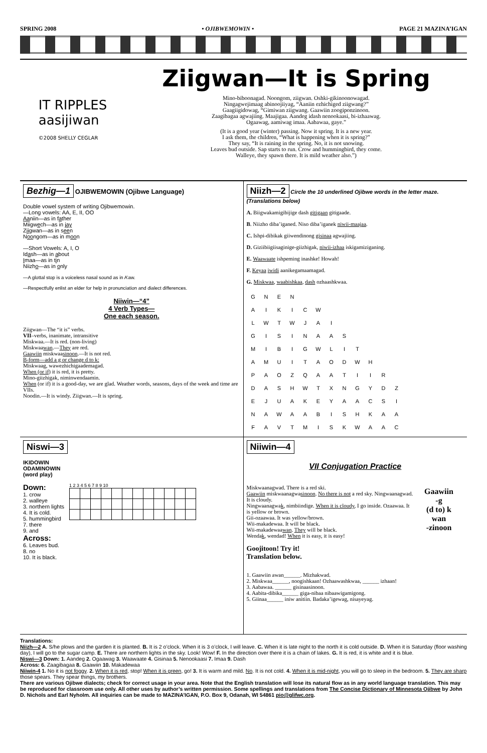SPRING 2008 • OJIBWEMOWIN • PAGE 21 MAZINA’IGAN
IT RIPPLES
aasijiwan
©2008 SHELLY CEGLAR
Ziigwan—It is Spring
Mino-biboonagad. Noongom, ziigwan. Oshki-gikinoonowagad.
Ningagwejimaag abinoojiiyag, “Aaniin ezhichiged ziigwang?”
Gaagiigidowag, “Gimiwan ziigwang. Gaawiin zoogiponzinoon.
Zaagibagaa agwajiing. Maajigaa. Aandeg idash nenookaasi, bi-izhaawag.
Ogaawag, aamiwag imaa. Aabawaa, gaye.”
(It is a good year (winter) passing. Now it spring. It is a new year.
I ask them, the children, “What is happening when it is spring?”
They say, “It is raining in the spring. No, it is not snowing.
Leaves bud outside. Sap starts to run. Crow and hummingbird, they come.
Walleye, they spawn there. It is mild weather also.”)
Bezhig—1 OJIBWEMOWIN (Ojibwe Language)
Double vowel system of writing Ojibwemowin.
—Long vowels: AA, E, II, OO
Aaniin—as in father
Miigwech—as in jay
Ziigwan—as in seen
Noongom—as in moon
—Short Vowels: A, I, O
Idash—as in about
Imaa—as in tin
Niizho—as in only
—A glottal stop is a voiceless nasal sound as in A’aw.
—Respectfully enlist an elder for help in pronunciation and dialect differences.
Niiwin—“4”
4 Verb Types—
One each season.
Ziigwan—The “it is” verbs.
VII–verbs, inanimate, intransitive
Miskwaa.—It is red. (non-living)
Miskwaawan.—They are red.
Gaawiin miskwaasinoon.—It is not red.
B-form—add a g or change d to k:
Miskwaag, wawezhichigaademagad.
When (or if) it is red, it is pretty.
Mino-giizhigak, niminwendaamin.
When (or if) it is a good-day, we are glad. Weather words, seasons, days of the week and time are VIIs.
Noodin.—It is windy. Ziigwan.—It is spring.
Niizh—2 Circle the 10 underlined Ojibwe words in the letter maze. (Translations below)
A. Biigwakamigibijige dash gitigaan gitigaade.
B. Niizho diba’iganed. Niso diba’iganek niwii-maajaa.
C. Ishpi-dibikak giiwendinong gisinaa agwajiing.
D. Giziibiigiisaginige-giizhigak, niwii-izhaa iskigamiziganing.
E. Waawaate ishpeming inashke! Howah!
F. Keyaa iwidi aanikegamaamagad.
G. Miskwaa, waabishkaa, dash ozhaashkwaa.
| G | N | E | N | | | | | | | | |
| A | I | K | I | C | W | | | | | | |
| L | W | T | W | J | A | I | | | | | |
| G | I | S | I | N | A | A | S | | | | |
| M | I | B | I | G | W | L | I | T | | | |
| A | M | U | I | T | A | O | D | W | H | | |
| P | A | O | Z | Q | A | A | T | I | I | R | |
| D | A | S | H | W | T | X | N | G | Y | D | Z |
| E | J | U | A | K | E | Y | A | A | C | S | I |
| N | A | W | A | A | B | I | S | H | K | A | A |
| F | A | V | T | M | I | S | K | W | A | A | C |
Niswi—3
IKIDOWIN
ODAMINOWIN
(word play)
Down:
1. crow
2. walleye
3. northern lights
4. It is cold.
5. hummingbird
7. there
9. and
Across:
6. Leaves bud.
8. no
10. It is black.
1 2 3 4 5 6 7 8 9 10
Niiwin—4
VII Conjugation Practice
Miskwaanagwad. There is a red ski.
Gaawiin miskwaanagwasinoon. No there is not a red sky. Ningwaanagwad. It is cloudy.
Ningwaanagwak, nimbiindige. When it is cloudy, I go inside. Ozaawaa. It is yellow or brown.
Gii-ozaawaa. It was yellow/brown.
Wii-makadewaa. It will be black.
Wii-makadewaawan. They will be black.
Wendak, wendad! When it is easy, it is easy!
Goojitoon! Try it!
Translation below.
Gaawiin
-g
(d to) k
wan
-zinoon
1. Gaawiin awan______. Mizhakwad.
2. Miskwaa______, noogishkaan! Ozhaawashkwaa, ______ izhaan!
3. Aabawaa. ______ gisinaasinoon.
4. Aabita-dibika______ giga-nibaa nibaawigamigong.
5. Giinaa______ iniw anitiin. Badaka’igewag, nisayeyag.
Translations:
Niizh—2 A. S/he plows and the garden it is planted. B. It is 2 o’clock. When it is 3 o’clock, I will leave. C. When it is late night to the north it is cold outside. D. When it is Saturday (floor washing day), I will go to the sugar camp. E. There are northern lights in the sky. Look! Wow! F. In the direction over there it is a chain of lakes. G. It is red, it is white and it is blue.
Niswi—3 Down: 1. Aandeg 2. Ogaawag 3. Waawaate 4. Gisinaa 5. Nenookaasi 7. Imaa 9. Dash
Across: 6. Zaagibagaa 8. Gaawiin 10. Makadewaa
Niiwin-4 1. No it is not foggy. 2. When it is red, stop! When it is green, go! 3. It is warm and mild. No. It is not cold. 4. When it is mid-night, you will go to sleep in the bedroom. 5. They are sharp those spears. They spear things, my brothers.
There are various Ojibwe dialects; check for correct usage in your area. Note that the English translation will lose its natural flow as in any world language translation. This may be reproduced for classroom use only. All other uses by author’s written permission. Some spellings and translations from The Concise Dictionary of Minnesota Ojibwe by John D. Nichols and Earl Nyholm. All inquiries can be made to MAZINA’IGAN, P.O. Box 9, Odanah, WI 54861 pio@glifwc.org.